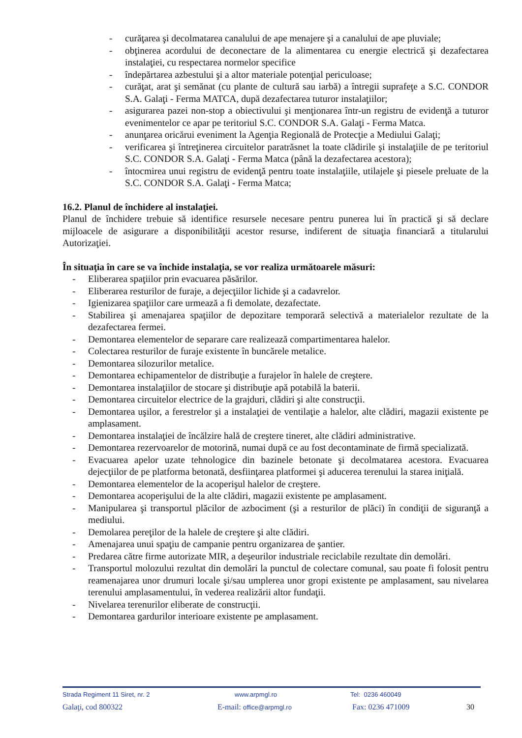- curăţarea şi decolmatarea canalului de ape menajere şi a canalului de ape pluviale;
- obţinerea acordului de deconectare de la alimentarea cu energie electrică şi dezafectarea instalaţiei, cu respectarea normelor specifice
- îndepărtarea azbestului şi a altor materiale potenţial periculoase;
- curăţat, arat şi semănat (cu plante de cultură sau iarbă) a întregii suprafeţe a S.C. CONDOR S.A. Galaţi - Ferma MATCA, după dezafectarea tuturor instalaţiilor;
- asigurarea pazei non-stop a obiectivului şi menţionarea într-un registru de evidenţă a tuturor evenimentelor ce apar pe teritoriul S.C. CONDOR S.A. Galaţi - Ferma Matca.
- anunţarea oricărui eveniment la Agenţia Regională de Protecţie a Mediului Galaţi;
- verificarea şi întreţinerea circuitelor paratrăsnet la toate clădirile şi instalaţiile de pe teritoriul S.C. CONDOR S.A. Galaţi - Ferma Matca (până la dezafectarea acestora);
- întocmirea unui registru de evidenţă pentru toate instalaţiile, utilajele şi piesele preluate de la S.C. CONDOR S.A. Galaţi - Ferma Matca;
16.2. Planul de închidere al instalaţiei.
Planul de închidere trebuie să identifice resursele necesare pentru punerea lui în practică şi să declare mijloacele de asigurare a disponibilităţii acestor resurse, indiferent de situaţia financiară a titularului Autorizaţiei.
În situaţia în care se va închide instalaţia, se vor realiza următoarele măsuri:
- Eliberarea spaţiilor prin evacuarea păsărilor.
- Eliberarea resturilor de furaje, a dejecţiilor lichide şi a cadavrelor.
- Igienizarea spaţiilor care urmează a fi demolate, dezafectate.
- Stabilirea şi amenajarea spaţiilor de depozitare temporară selectivă a materialelor rezultate de la dezafectarea fermei.
- Demontarea elementelor de separare care realizează compartimentarea halelor.
- Colectarea resturilor de furaje existente în buncărele metalice.
- Demontarea silozurilor metalice.
- Demontarea echipamentelor de distribuţie a furajelor în halele de creştere.
- Demontarea instalaţiilor de stocare şi distribuţie apă potabilă la baterii.
- Demontarea circuitelor electrice de la grajduri, clădiri şi alte construcţii.
- Demontarea uşilor, a ferestrelor şi a instalaţiei de ventilaţie a halelor, alte clădiri, magazii existente pe amplasament.
- Demontarea instalaţiei de încălzire hală de creştere tineret, alte clădiri administrative.
- Demontarea rezervoarelor de motorină, numai după ce au fost decontaminate de firmă specializată.
- Evacuarea apelor uzate tehnologice din bazinele betonate şi decolmatarea acestora. Evacuarea dejecţiilor de pe platforma betonată, desfiinţarea platformei şi aducerea terenului la starea iniţială.
- Demontarea elementelor de la acoperişul halelor de creştere.
- Demontarea acoperişului de la alte clădiri, magazii existente pe amplasament.
- Manipularea şi transportul plăcilor de azbociment (şi a resturilor de plăci) în condiţii de siguranţă a mediului.
- Demolarea pereţilor de la halele de creştere şi alte clădiri.
- Amenajarea unui spaţiu de campanie pentru organizarea de şantier.
- Predarea către firme autorizate MIR, a deşeurilor industriale reciclabile rezultate din demolări.
- Transportul molozului rezultat din demolări la punctul de colectare comunal, sau poate fi folosit pentru reamenajarea unor drumuri locale şi/sau umplerea unor gropi existente pe amplasament, sau nivelarea terenului amplasamentului, în vederea realizării altor fundaţii.
- Nivelarea terenurilor eliberate de construcţii.
- Demontarea gardurilor interioare existente pe amplasament.
Strada Regiment 11 Siret, nr. 2 www.arpmgl.ro Tel: 0236 460049
Galaţi, cod 800322 E-mail: office@arpmgl.ro Fax: 0236 471009 30